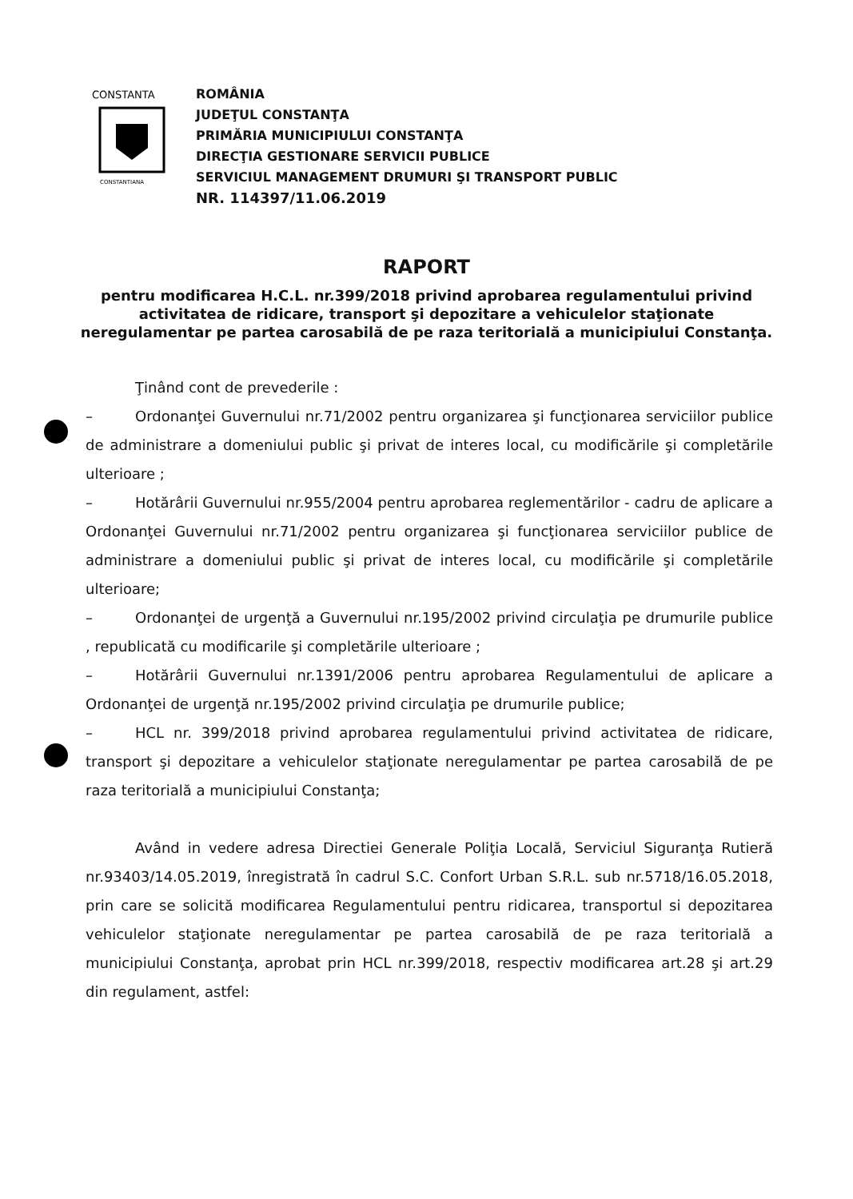CONSTANTA
CONSTANTIANA
ROMÂNIA
JUDEŢUL CONSTANŢA
PRIMĂRIA MUNICIPIULUI CONSTANŢA
DIRECŢIA GESTIONARE SERVICII PUBLICE
SERVICIUL MANAGEMENT DRUMURI ŞI TRANSPORT PUBLIC
NR. 114397/11.06.2019
RAPORT
pentru modificarea H.C.L. nr.399/2018 privind aprobarea regulamentului privind activitatea de ridicare, transport şi depozitare a vehiculelor staţionate neregulamentar pe partea carosabilă de pe raza teritorială a municipiului Constanţa.
Ţinând cont de prevederile :
– Ordonanţei Guvernului nr.71/2002 pentru organizarea şi funcţionarea serviciilor publice de administrare a domeniului public şi privat de interes local, cu modificările şi completările ulterioare ;
– Hotărârii Guvernului nr.955/2004 pentru aprobarea reglementărilor - cadru de aplicare a Ordonanţei Guvernului nr.71/2002 pentru organizarea şi funcţionarea serviciilor publice de administrare a domeniului public şi privat de interes local, cu modificările şi completările ulterioare;
– Ordonanţei de urgenţă a Guvernului nr.195/2002 privind circulaţia pe drumurile publice , republicată cu modificarile şi completările ulterioare ;
– Hotărârii Guvernului nr.1391/2006 pentru aprobarea Regulamentului de aplicare a Ordonanţei de urgenţă nr.195/2002 privind circulaţia pe drumurile publice;
– HCL nr. 399/2018 privind aprobarea regulamentului privind activitatea de ridicare, transport şi depozitare a vehiculelor staţionate neregulamentar pe partea carosabilă de pe raza teritorială a municipiului Constanţa;
Având in vedere adresa Directiei Generale Poliţia Locală, Serviciul Siguranţa Rutieră nr.93403/14.05.2019, înregistrată în cadrul S.C. Confort Urban S.R.L. sub nr.5718/16.05.2018, prin care se solicită modificarea Regulamentului pentru ridicarea, transportul si depozitarea vehiculelor staţionate neregulamentar pe partea carosabilă de pe raza teritorială a municipiului Constanţa, aprobat prin HCL nr.399/2018, respectiv modificarea art.28 şi art.29 din regulament, astfel: